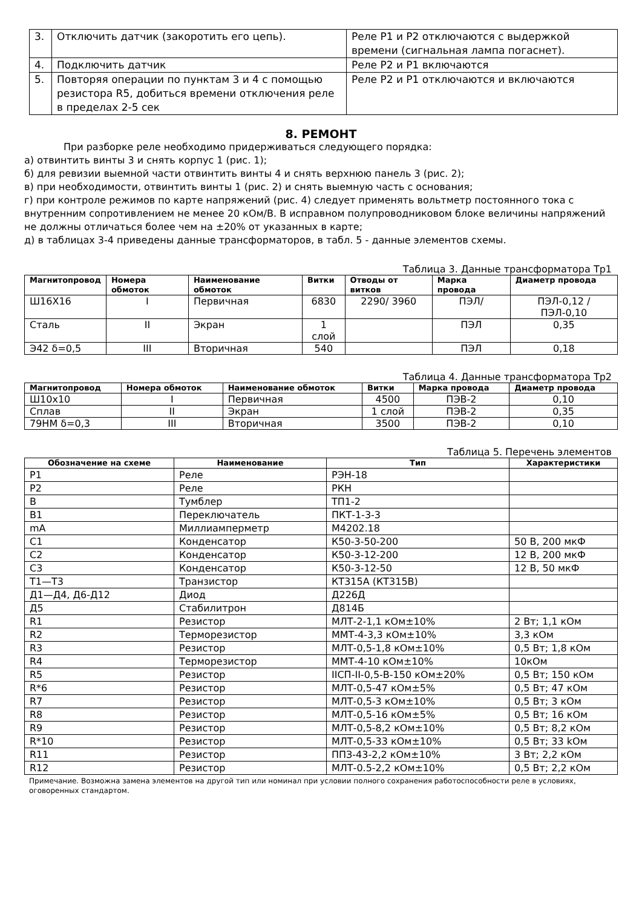| 3. | Отключить датчик (закоротить его цепь). | Реле Р1 и Р2 отключаются с выдержкой времени (сигнальная лампа погаснет). |
| 4. | Подключить датчик | Реле Р2 и Р1 включаются |
| 5. | Повторяя операции по пунктам 3 и 4 с помощью резистора R5, добиться времени отключения реле в пределах 2-5 сек | Реле Р2 и Р1 отключаются и включаются |
8. РЕМОНТ
При разборке реле необходимо придерживаться следующего порядка:
а) отвинтить винты 3 и снять корпус 1 (рис. 1);
б) для ревизии выемной части отвинтить винты 4 и снять верхнюю панель 3 (рис. 2);
в) при необходимости, отвинтить винты 1 (рис. 2) и снять выемную часть с основания;
г) при контроле режимов по карте напряжений (рис. 4) следует применять вольтметр постоянного тока с внутренним сопротивлением не менее 20 кОм/В. В исправном полупроводниковом блоке величины напряжений не должны отличаться более чем на ±20% от указанных в карте;
д) в таблицах 3-4 приведены данные трансформаторов, в табл. 5 - данные элементов схемы.
Таблица 3. Данные трансформатора Тр1
| Магнитопровод | Номера обмоток | Наименование обмоток | Витки | Отводы от витков | Марка провода | Диаметр провода |
| --- | --- | --- | --- | --- | --- | --- |
| Ш16Х16 | I | Первичная | 6830 | 2290/ 3960 | ПЭЛ/ | ПЭЛ-0,12 / ПЭЛ-0,10 |
| Сталь | II | Экран | 1 слой | | ПЭЛ | 0,35 |
| Э42 δ=0,5 | III | Вторичная | 540 | | ПЭЛ | 0,18 |
Таблица 4. Данные трансформатора Тр2
| Магнитопровод | Номера обмоток | Наименование обмоток | Витки | Марка провода | Диаметр провода |
| --- | --- | --- | --- | --- | --- |
| Ш10х10 | I | Первичная | 4500 | ПЭВ-2 | 0,10 |
| Сплав | II | Экран | 1 слой | ПЭВ-2 | 0,35 |
| 79НМ δ=0,3 | III | Вторичная | 3500 | ПЭВ-2 | 0,10 |
Таблица 5. Перечень элементов
| Обозначение на схеме | Наименование | Тип | Характеристики |
| --- | --- | --- | --- |
| Р1 | Реле | РЭН-18 | |
| Р2 | Реле | РКН | |
| В | Тумблер | ТП1-2 | |
| В1 | Переключатель | ПКТ-1-3-3 | |
| mA | Миллиамперметр | М4202.18 | |
| С1 | Конденсатор | К50-3-50-200 | 50 В, 200 мкФ |
| С2 | Конденсатор | К50-3-12-200 | 12 В, 200 мкФ |
| С3 | Конденсатор | К50-3-12-50 | 12 В, 50 мкФ |
| Т1—Т3 | Транзистор | КТ315А (КТ315В) | |
| Д1—Д4, Д6-Д12 | Диод | Д226Д | |
| Д5 | Стабилитрон | Д814Б | |
| R1 | Резистор | МЛТ-2-1,1 кОм±10% | 2 Вт; 1,1 кОм |
| R2 | Терморезистор | ММТ-4-3,3 кОм±10% | 3,3 кОм |
| R3 | Резистор | МЛТ-0,5-1,8 кОм±10% | 0,5 Вт; 1,8 кОм |
| R4 | Терморезистор | ММТ-4-10 кОм±10% | 10кОм |
| R5 | Резистор | IIСП-II-0,5-В-150 кОм±20% | 0,5 Вт; 150 кОм |
| R*6 | Резистор | МЛТ-0,5-47 кОм±5% | 0,5 Вт; 47 кОм |
| R7 | Резистор | МЛТ-0,5-3 кОм±10% | 0,5 Вт; 3 кОм |
| R8 | Резистор | МЛТ-0,5-16 кОм±5% | 0,5 Вт; 16 кОм |
| R9 | Резистор | МЛТ-0,5-8,2 кОм±10% | 0,5 Вт; 8,2 кОм |
| R*10 | Резистор | МЛТ-0,5-33 кОм±10% | 0,5 Вт; 33 kОм |
| R11 | Резистор | ППЗ-43-2,2 кОм±10% | 3 Вт; 2,2 кОм |
| R12 | Резистор | МЛТ-0.5-2,2 кОм±10% | 0,5 Вт; 2,2 кОм |
Примечание. Возможна замена элементов на другой тип или номинал при условии полного сохранения работоспособности реле в условиях, оговоренных стандартом.